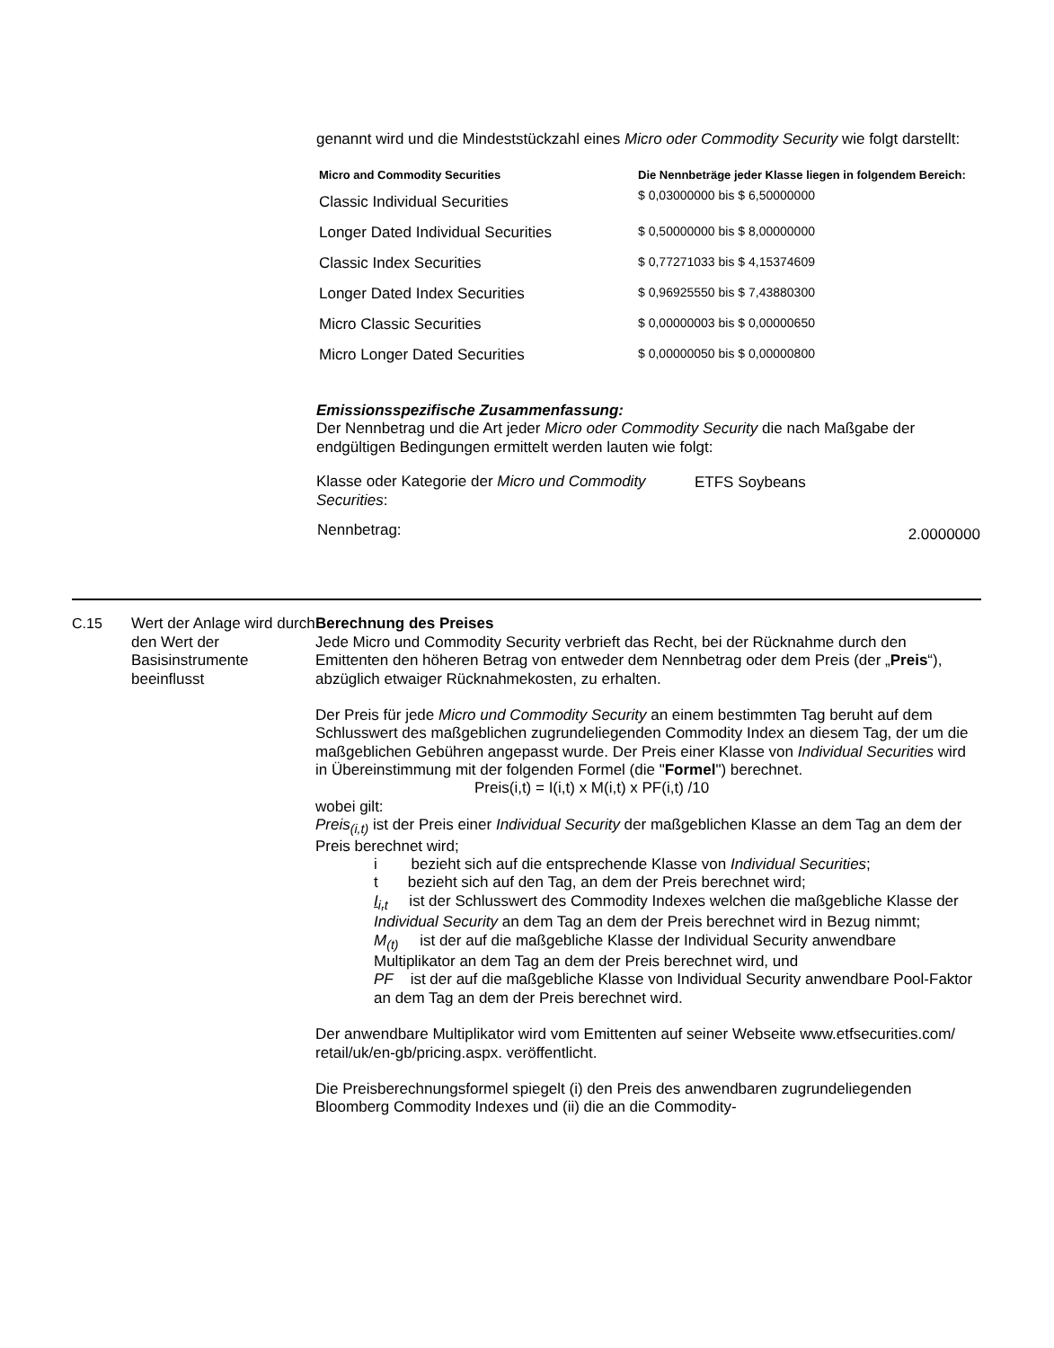genannt wird und die Mindeststückzahl eines Micro oder Commodity Security wie folgt darstellt:
| Micro and Commodity Securities | Die Nennbeträge jeder Klasse liegen in folgendem Bereich: |
| --- | --- |
| Classic Individual Securities | $ 0,03000000 bis $ 6,50000000 |
| Longer Dated Individual Securities | $ 0,50000000 bis $ 8,00000000 |
| Classic Index Securities | $ 0,77271033 bis $ 4,15374609 |
| Longer Dated Index Securities | $ 0,96925550 bis $ 7,43880300 |
| Micro Classic Securities | $ 0,00000003 bis $ 0,00000650 |
| Micro Longer Dated Securities | $ 0,00000050 bis $ 0,00000800 |
Emissionsspezifische Zusammenfassung:
Der Nennbetrag und die Art jeder Micro oder Commodity Security die nach Maßgabe der endgültigen Bedingungen ermittelt werden lauten wie folgt:
| Klasse oder Kategorie der Micro und Commodity Securities : | ETFS Soybeans |
| Nennbetrag: | 2.0000000 |
C.15 Wert der Anlage wird durch den Wert der Basisinstrumente beeinflusst
Berechnung des Preises
Jede Micro und Commodity Security verbrieft das Recht, bei der Rücknahme durch den Emittenten den höheren Betrag von entweder dem Nennbetrag oder dem Preis (der „Preis“), abzüglich etwaiger Rücknahmekosten, zu erhalten.
Der Preis für jede Micro und Commodity Security an einem bestimmten Tag beruht auf dem Schlusswert des maßgeblichen zugrundeliegenden Commodity Index an diesem Tag, der um die maßgeblichen Gebühren angepasst wurde. Der Preis einer Klasse von Individual Securities wird in Übereinstimmung mit der folgenden Formel (die "Formel") berechnet.
Preis(i,t) = I(i,t) x M(i,t) x PF(i,t) /10
wobei gilt:
Preis<sub>(i,t)</sub> ist der Preis einer Individual Security der maßgeblichen Klasse an dem Tag an dem der Preis berechnet wird;
i bezieht sich auf die entsprechende Klasse von Individual Securities;
t bezieht sich auf den Tag, an dem der Preis berechnet wird;
I<sub>i,t</sub> ist der Schlusswert des Commodity Indexes welchen die maßgebliche Klasse der Individual Security an dem Tag an dem der Preis berechnet wird in Bezug nimmt;
M<sub>(t)</sub> ist der auf die maßgebliche Klasse der Individual Security anwendbare Multiplikator an dem Tag an dem der Preis berechnet wird, und
PF ist der auf die maßgebliche Klasse von Individual Security anwendbare Pool-Faktor an dem Tag an dem der Preis berechnet wird.
Der anwendbare Multiplikator wird vom Emittenten auf seiner Webseite www.etfsecurities.com/ retail/uk/en-gb/pricing.aspx. veröffentlicht.
Die Preisberechnungsformel spiegelt (i) den Preis des anwendbaren zugrundeliegenden Bloomberg Commodity Indexes und (ii) die an die Commodity-